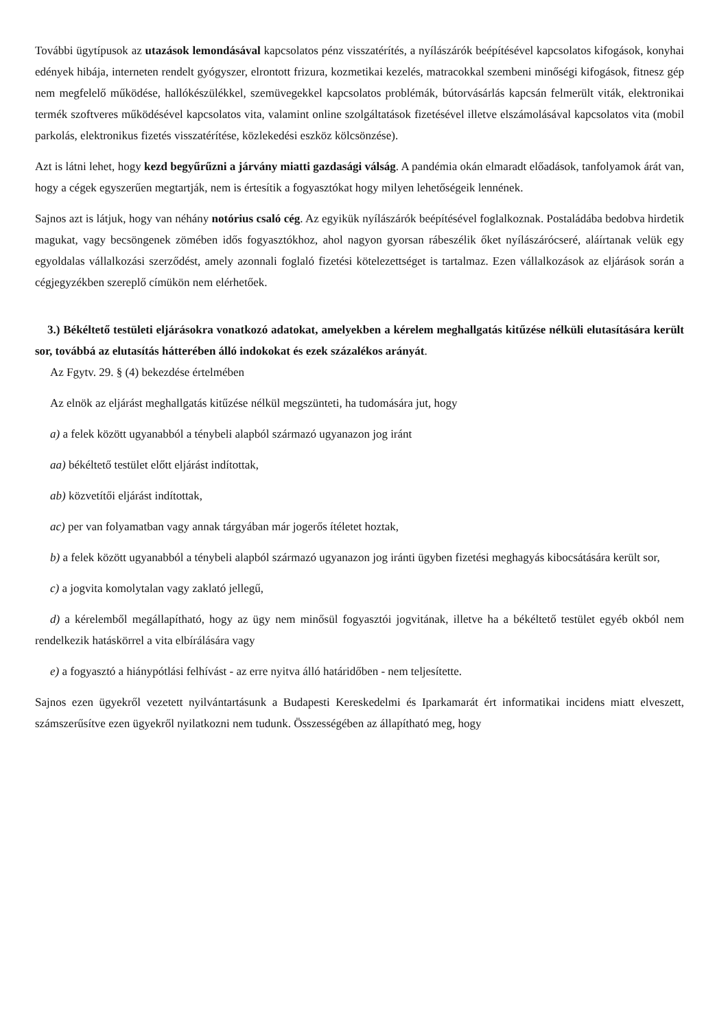További ügytípusok az utazások lemondásával kapcsolatos pénz visszatérítés, a nyílászárók beépítésével kapcsolatos kifogások, konyhai edények hibája, interneten rendelt gyógyszer, elrontott frizura, kozmetikai kezelés, matracokkal szembeni minőségi kifogások, fitnesz gép nem megfelelő működése, hallókészülékkel, szemüvegekkel kapcsolatos problémák, bútorvásárlás kapcsán felmerült viták, elektronikai termék szoftveres működésével kapcsolatos vita, valamint online szolgáltatások fizetésével illetve elszámolásával kapcsolatos vita (mobil parkolás, elektronikus fizetés visszatérítése, közlekedési eszköz kölcsönzése).
Azt is látni lehet, hogy kezd begyűrűzni a járvány miatti gazdasági válság. A pandémia okán elmaradt előadások, tanfolyamok árát van, hogy a cégek egyszerűen megtartják, nem is értesítik a fogyasztókat hogy milyen lehetőségeik lennének.
Sajnos azt is látjuk, hogy van néhány notórius csaló cég. Az egyikük nyílászárók beépítésével foglalkoznak. Postaládába bedobva hirdetik magukat, vagy becsöngenek zömében idős fogyasztókhoz, ahol nagyon gyorsan rábeszélik őket nyílászárócseré, aláírtanak velük egy egyoldalas vállalkozási szerződést, amely azonnali foglaló fizetési kötelezettséget is tartalmaz. Ezen vállalkozások az eljárások során a cégjegyzékben szereplő címükön nem elérhetőek.
3.) Békéltető testületi eljárásokra vonatkozó adatokat, amelyekben a kérelem meghallgatás kitűzése nélküli elutasítására került sor, továbbá az elutasítás hátterében álló indokokat és ezek százalékos arányát.
Az Fgytv. 29. § (4) bekezdése értelmében
Az elnök az eljárást meghallgatás kitűzése nélkül megszünteti, ha tudomására jut, hogy
a) a felek között ugyanabból a ténybeli alapból származó ugyanazon jog iránt
aa) békéltető testület előtt eljárást indítottak,
ab) közvetítői eljárást indítottak,
ac) per van folyamatban vagy annak tárgyában már jogerős ítéletet hoztak,
b) a felek között ugyanabból a ténybeli alapból származó ugyanazon jog iránti ügyben fizetési meghagyás kibocsátására került sor,
c) a jogvita komolytalan vagy zaklató jellegű,
d) a kérelemből megállapítható, hogy az ügy nem minősül fogyasztói jogvitának, illetve ha a békéltető testület egyéb okból nem rendelkezik hatáskörrel a vita elbírálására vagy
e) a fogyasztó a hiánypótlási felhívást - az erre nyitva álló határidőben - nem teljesítette.
Sajnos ezen ügyekről vezetett nyilvántartásunk a Budapesti Kereskedelmi és Iparkamarát ért informatikai incidens miatt elveszett, számszerűsítve ezen ügyekről nyilatkozni nem tudunk. Összességében az állapítható meg, hogy